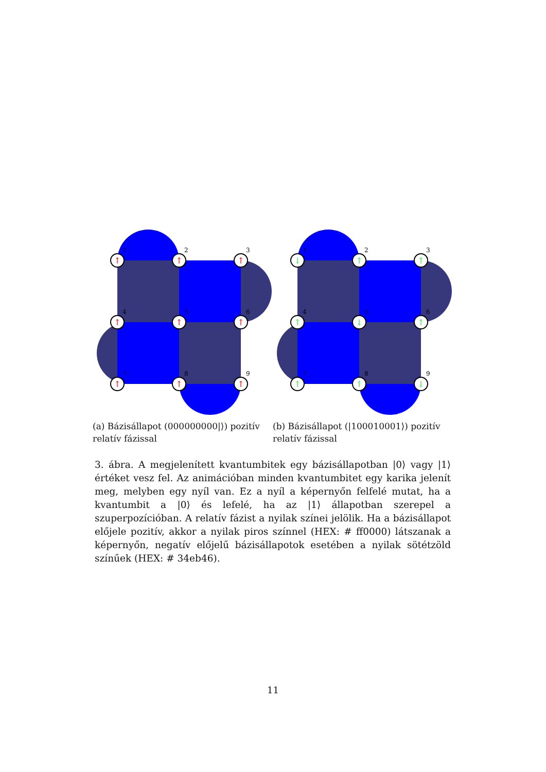↑
↑
↑
↑
↑
↑
↑
↑
↑
↑
1
2
3
4
5
6
7
8
9
(a) Bázisállapot (000000000|⟩) pozitív relatív fázissal
↓
↑
↑
↑
↓
↑
↑
↑
↓
1
2
3
4
5
6
7
8
9
(b) Bázisállapot (|100010001⟩) pozitív relatív fázissal
3. ábra. A megjelenített kvantumbitek egy bázisállapotban |0⟩ vagy |1⟩ értéket vesz fel. Az animációban minden kvantumbitet egy karika jelenít meg, melyben egy nyíl van. Ez a nyíl a képernyőn felfelé mutat, ha a kvantumbit a |0⟩ és lefelé, ha az |1⟩ állapotban szerepel a szuperpozícióban. A relatív fázist a nyilak színei jelölik. Ha a bázisállapot előjele pozitív, akkor a nyilak piros színnel (HEX: # ff0000) látszanak a képernyőn, negatív előjelű bázisállapotok esetében a nyilak sötétzöld színűek (HEX: # 34eb46).
11